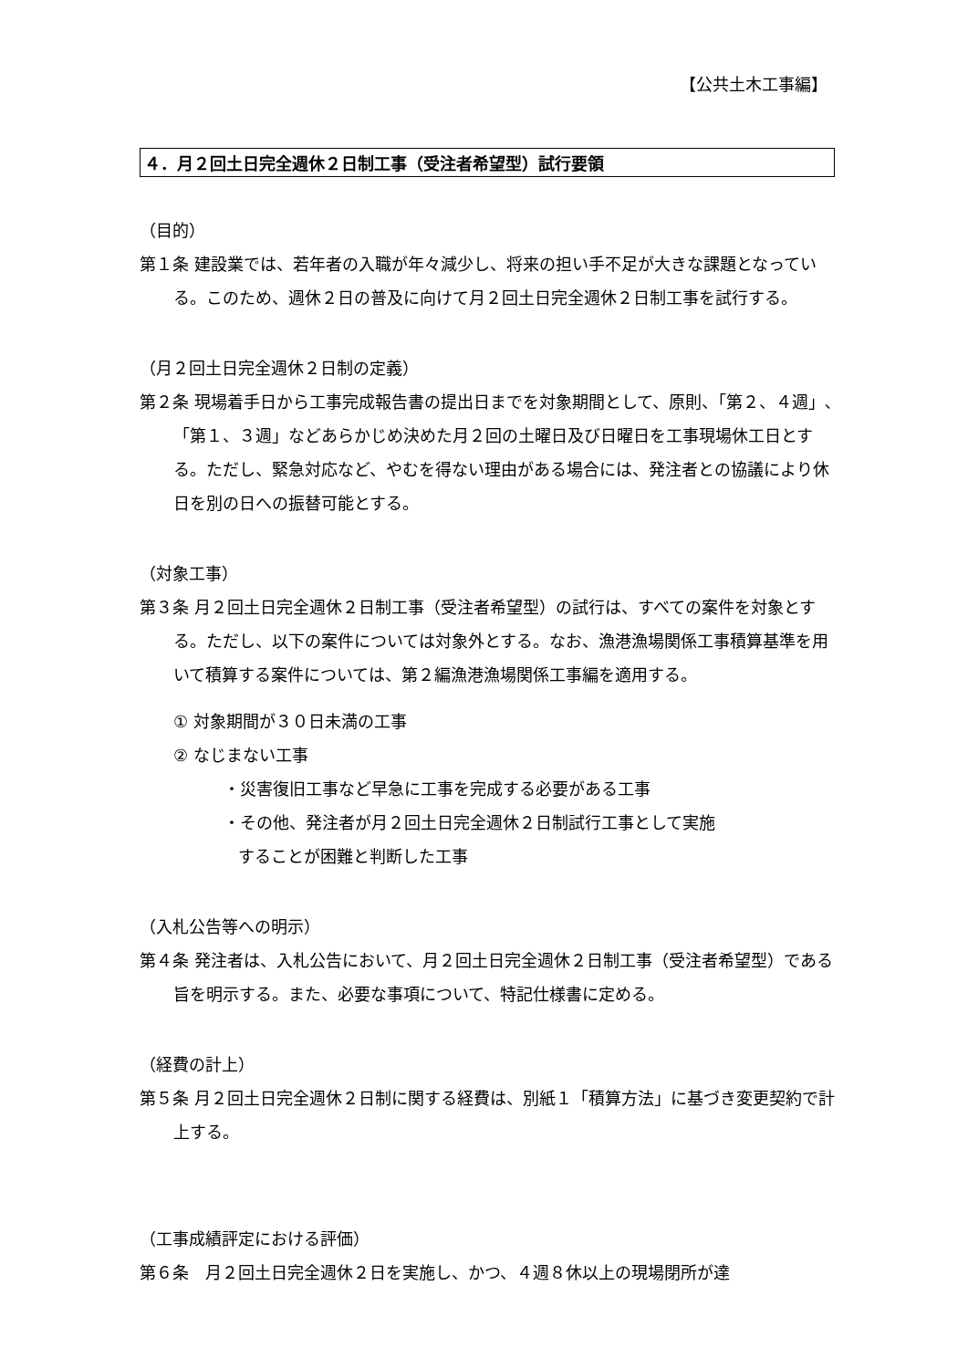【公共土木工事編】
４．月２回土日完全週休２日制工事（受注者希望型）試行要領
（目的）
第１条 建設業では、若年者の入職が年々減少し、将来の担い手不足が大きな課題となっている。このため、週休２日の普及に向けて月２回土日完全週休２日制工事を試行する。
（月２回土日完全週休２日制の定義）
第２条 現場着手日から工事完成報告書の提出日までを対象期間として、原則、「第２、４週」､「第１、３週」などあらかじめ決めた月２回の土曜日及び日曜日を工事現場休工日とする。ただし、緊急対応など、やむを得ない理由がある場合には、発注者との協議により休日を別の日への振替可能とする。
（対象工事）
第３条 月２回土日完全週休２日制工事（受注者希望型）の試行は、すべての案件を対象とする。ただし、以下の案件については対象外とする。なお、漁港漁場関係工事積算基準を用いて積算する案件については、第２編漁港漁場関係工事編を適用する。
① 対象期間が３０日未満の工事
② なじまない工事
・災害復旧工事など早急に工事を完成する必要がある工事
・その他、発注者が月２回土日完全週休２日制試行工事として実施
することが困難と判断した工事
（入札公告等への明示）
第４条 発注者は、入札公告において、月２回土日完全週休２日制工事（受注者希望型）である旨を明示する。また、必要な事項について、特記仕様書に定める。
（経費の計上）
第５条 月２回土日完全週休２日制に関する経費は、別紙１「積算方法」に基づき変更契約で計上する。
（工事成績評定における評価）
第６条　月２回土日完全週休２日を実施し、かつ、４週８休以上の現場閉所が達